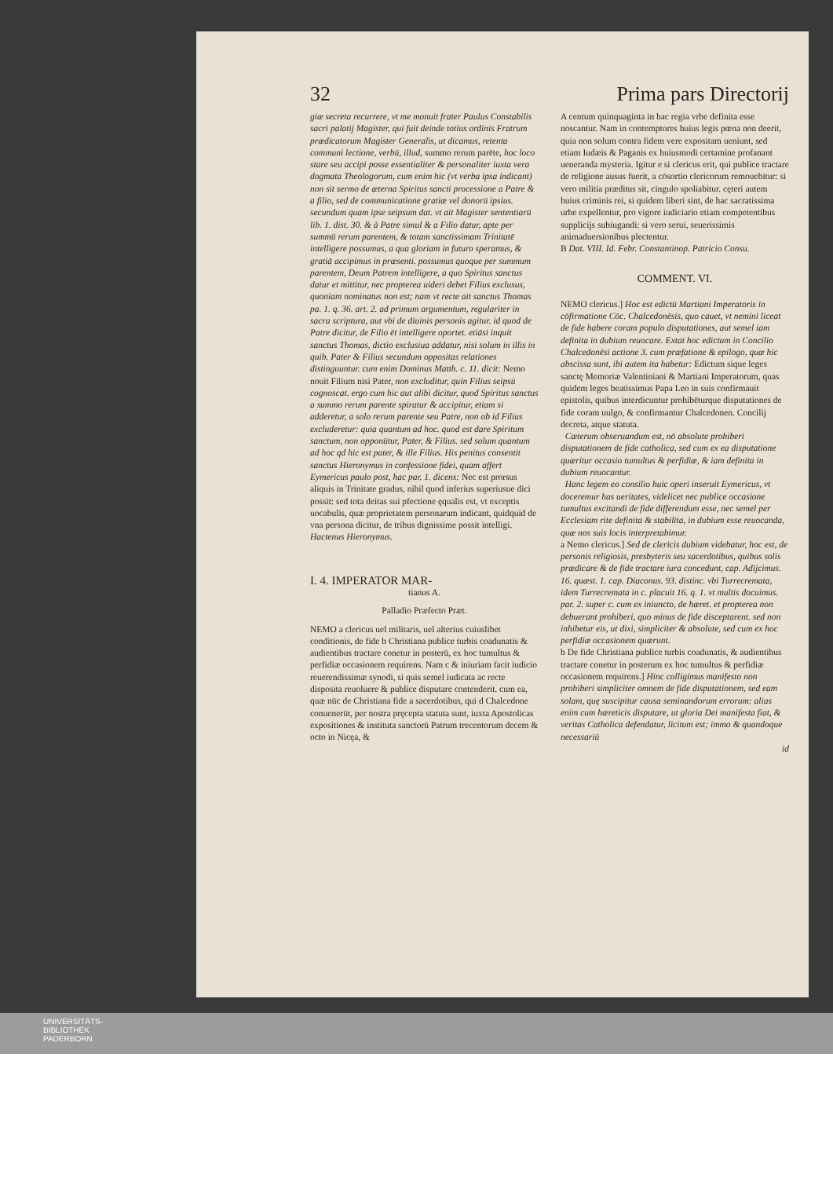32 Prima pars Directorij
giæ secreta recurrere, vt me monuit frater Paulus Constabilis sacri palatij Magister, qui fuit deinde totius ordinis Fratrum prædicatorum Magister Generalis, ut dicamus, retenta communi lectione, verbū, illud, summo rerum parēte, hoc loco stare seu accipi posse essentialiter & personaliter iuxta vera dogmata Theologorum, cum enim hic (vt verba ipsa indicant) non sit sermo de æterna Spiritus sancti processione a Patre & a filio, sed de communicatione gratiæ vel donorū ipsius. secundum quam ipse seipsum dat. vt ait Magister sententiarū lib. 1. dist. 30. & à Patre simul & a Filio datur, apte per summū rerum parentem, & totam sanctissimam Trinitatē intelligere possumus, a qua gloriam in futuro speramus, & gratiā accipimus in præsenti. possumus quoque per summum parentem, Deum Patrem intelligere, a quo Spiritus sanctus datur et mittitur, nec propterea uideri debet Filius exclusus, quoniam nominatus non est; nam vt recte ait sanctus Thomas pa. 1. q. 36. art. 2. ad primum argumentum, regulariter in sacra scriptura, aut vbi de diuinis personis agitur. id quod de Patre dicitur, de Filio ēt intelligere oportet. etiāsi inquit sanctus Thomas, dictio exclusiua addatur, nisi solum in illis in quib. Pater & Filius secundum oppositas relationes distinguuntur. cum enim Dominus Matth. c. 11. dicit: Nemo nouit Filium nisi Pater, non excluditur, quin Filius seipsū cognoscat. ergo cum hic aut alibi dicitur, quod Spiritus sanctus a summo rerum parente spiratur & accipitur, etiam si adderetur, a solo rerum parente seu Patre, non ob id Filius excluderetur: quia quantum ad hoc. quod est dare Spiritum sanctum, non opponūtur, Pater, & Filius. sed solum quantum ad hoc qd hic est pater, & ille Filius. His penitus consentit sanctus Hieronymus in confessione fidei, quam affert Eymericus paulo post, hac par. 1. dicens: Nec est prorsus aliquis in Trinitate gradus, nihil quod inferius superiusue dici possit: sed tota deitas sui pfectione ęqualis est, vt exceptis uocabulis, quæ proprietatem personarum indicant, quidquid de vna persona dicitur, de tribus dignissime possit intelligi. Hactenus Hieronymus.
I. 4. IMPERATOR MAR-
tianus A.
Palladio Præfecto Præt.
NEMO a clericus uel militaris, uel alterius cuiuslibet conditionis, de fide b Christiana publice turbis coadunatis & audientibus tractare conetur in posterū, ex hoc tumultus & perfidiæ occasionem requirens. Nam c & iniuriam facit iudicio reuerendissimæ synodi, si quis semel iudicata ac recte disposita reuoluere & publice disputare contenderit. cum ea, quæ nūc de Christiana fide a sacerdotibus, qui d Chalcedone conuenerūt, per nostra pręcepta statuta sunt, iuxta Apostolicas expositiones & instituta sanctorū Patrum trecentorum decem & octo in Nicęa, &
A centum quinquaginta in hac regia vrbe definita esse noscantur. Nam in contemptores huius legis pœna non deerit, quia non solum contra fidem vere expositam ueniunt, sed etiam Iudæis & Paganis ex huiusmodi certamine profanant ueneranda mysteria. Igitur e si clericus erit, qui publice tractare de religione ausus fuerit, a cōsortio clericorum remouebitur: si vero militia præditus sit, cingulo spoliabitur. cęteri autem huius criminis rei, si quidem liberi sint, de hac sacratissima urbe expellentur, pro vigore iudiciario etiam competentibus supplicijs subiugandi: si vero serui, seuerissimis animaduersionibus plectentur.
B Dat. VIII. Id. Febr. Constantinop. Patricio Consu.
COMMENT. VI.
NEMO clericus.] Hoc est edictū Martiani Imperatoris in cōfirmatione Cōc. Chalcedonēsis, quo cauet, vt nemini liceat de fide habere coram populo disputationes, aut semel iam definita in dubium reuocare. Extat hoc edictum in Concilio Chalcedonēsi actione 3. cum præfatione & epilogo, quæ hic abscissa sunt, ibi autem ita habetur: Edictum sique leges sanctę Memoriæ Valentiniani & Martiani Imperatorum, quas quidem leges beatissimus Papa Leo in suis confirmauit epistolis, quibus interdicuntur prohibēturque disputationes de fide coram uulgo, & confirmantur Chalcedonen. Concilij decreta, atque statuta.
Cæterum obseruandum est, nō absolute prohiberi disputationem de fide catholica, sed cum ex ea disputatione quæritur occasio tumultus & perfidiæ, & iam definita in dubium reuocantur.
Hanc legem eo consilio huic operi inseruit Eymericus, vt doceremur has ueritates, videlicet nec publice occasione tumultus excitandi de fide differendum esse, nec semel per Ecclesiam rite definita & stabilita, in dubium esse reuocanda, quæ nos suis locis interpretabimur.
a Nemo clericus.] Sed de clericis dubium videbatur, hoc est, de personis religiosis, presbyteris seu sacerdotibus, quibus solis prædicare & de fide tractare iura concedunt, cap. Adijcimus. 16. quæst. 1. cap. Diaconus. 93. distinc. vbi Turrecremata, idem Turrecremata in c. placuit 16. q. 1. vt multis docuimus. par. 2. super c. cum ex iniuncto, de hæret. et propterea non debuerant prohiberi, quo minus de fide disceptarent. sed non inhibetur eis, ut dixi, simpliciter & absolute, sed cum ex hoc perfidiæ occasionem quærunt.
b De fide Christiana publice turbis coadunatis, & audientibus tractare conetur in posterum ex hoc tumultus & perfidiæ occasionem requirens.] Hinc colligimus manifesto non prohiberi simpliciter omnem de fide disputationem, sed eam solam, quę suscipitur causa seminandorum errorum: alias enim cum hæreticis disputare, ut gloria Dei manifesta fiat, & veritas Catholica defendatur, licitum est; immo & quandoque necessariū
id
UNIVERSITÄTS-
BIBLIOTHEK
PADERBORN